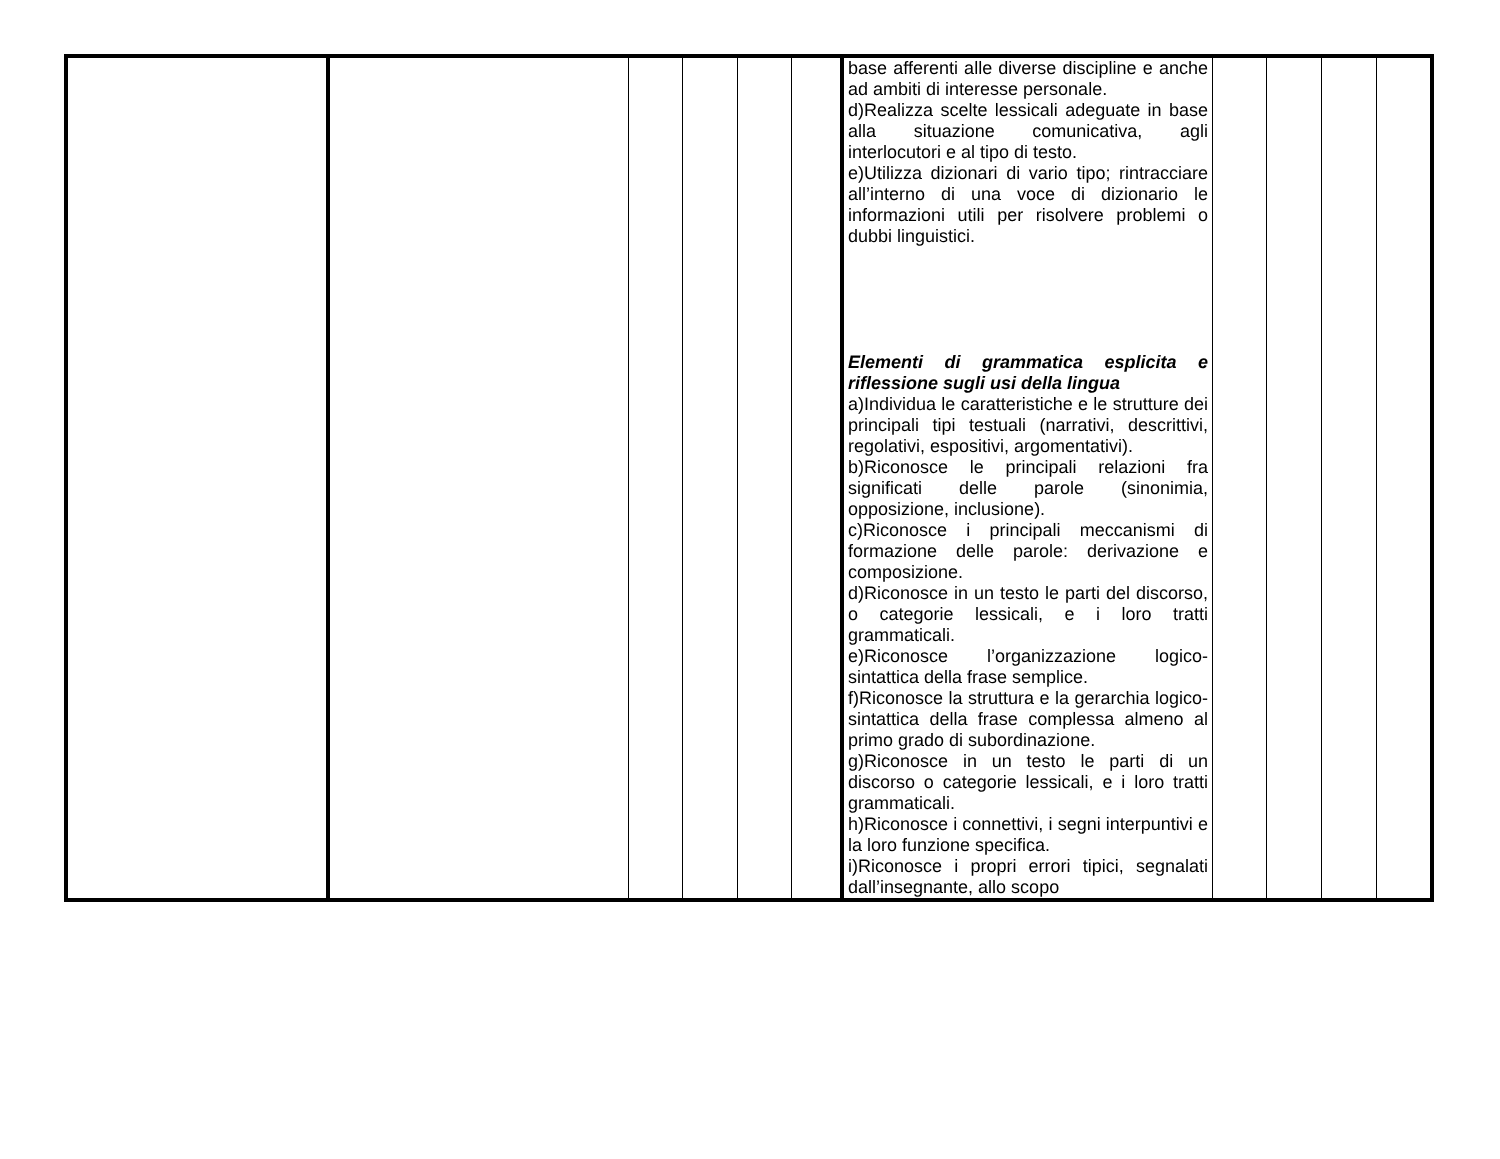| | | | | | | base afferenti alle diverse discipline e anche ad ambiti di interesse personale. d)Realizza scelte lessicali adeguate in base alla situazione comunicativa, agli interlocutori e al tipo di testo. e)Utilizza dizionari di vario tipo; rintracciare all’interno di una voce di dizionario le informazioni utili per risolvere problemi o dubbi linguistici. Elementi di grammatica esplicita e riflessione sugli usi della lingua a)Individua le caratteristiche e le strutture dei principali tipi testuali (narrativi, descrittivi, regolativi, espositivi, argomentativi). b)Riconosce le principali relazioni fra significati delle parole (sinonimia, opposizione, inclusione). c)Riconosce i principali meccanismi di formazione delle parole: derivazione e composizione. d)Riconosce in un testo le parti del discorso, o categorie lessicali, e i loro tratti grammaticali. e)Riconosce l’organizzazione logico-sintattica della frase semplice. f)Riconosce la struttura e la gerarchia logico-sintattica della frase complessa almeno al primo grado di subordinazione. g)Riconosce in un testo le parti di un discorso o categorie lessicali, e i loro tratti grammaticali. h)Riconosce i connettivi, i segni interpuntivi e la loro funzione specifica. i)Riconosce i propri errori tipici, segnalati dall’insegnante, allo scopo | | | | |